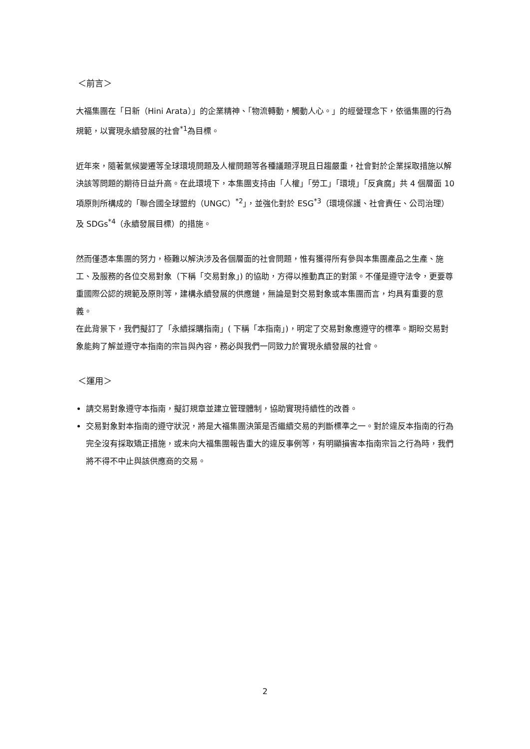＜前言＞
大福集團在「日新（Hini Arata）」的企業精神、「物流轉動，觸動人心。」的經營理念下，依循集團的行為規範，以實現永續發展的社會<sup>*1</sup>為目標。
近年來，隨著氣候變遷等全球環境問題及人權問題等各種議題浮現且日趨嚴重，社會對於企業採取措施以解決該等問題的期待日益升高。在此環境下，本集團支持由「人權」「勞工」「環境」「反貪腐」共 4 個層面 10 項原則所構成的「聯合國全球盟約（UNGC）<sup>*2</sup>」，並強化對於 ESG<sup>*3</sup>（環境保護、社會責任、公司治理）及 SDGs<sup>*4</sup>（永續發展目標）的措施。
然而僅憑本集團的努力，極難以解決涉及各個層面的社會問題，惟有獲得所有參與本集團產品之生產、施工、及服務的各位交易對象（下稱「交易對象」) 的協助，方得以推動真正的對策。不僅是遵守法令，更要尊重國際公認的規範及原則等，建構永續發展的供應鏈，無論是對交易對象或本集團而言，均具有重要的意義。
在此背景下，我們擬訂了「永續採購指南」( 下稱「本指南」)，明定了交易對象應遵守的標準。期盼交易對象能夠了解並遵守本指南的宗旨與內容，務必與我們一同致力於實現永續發展的社會。
＜運用＞
請交易對象遵守本指南，擬訂規章並建立管理體制，協助實現持續性的改善。
交易對象對本指南的遵守狀況，將是大福集團決策是否繼續交易的判斷標準之一。對於違反本指南的行為完全沒有採取矯正措施，或未向大福集團報告重大的違反事例等，有明顯損害本指南宗旨之行為時，我們將不得不中止與該供應商的交易。
2